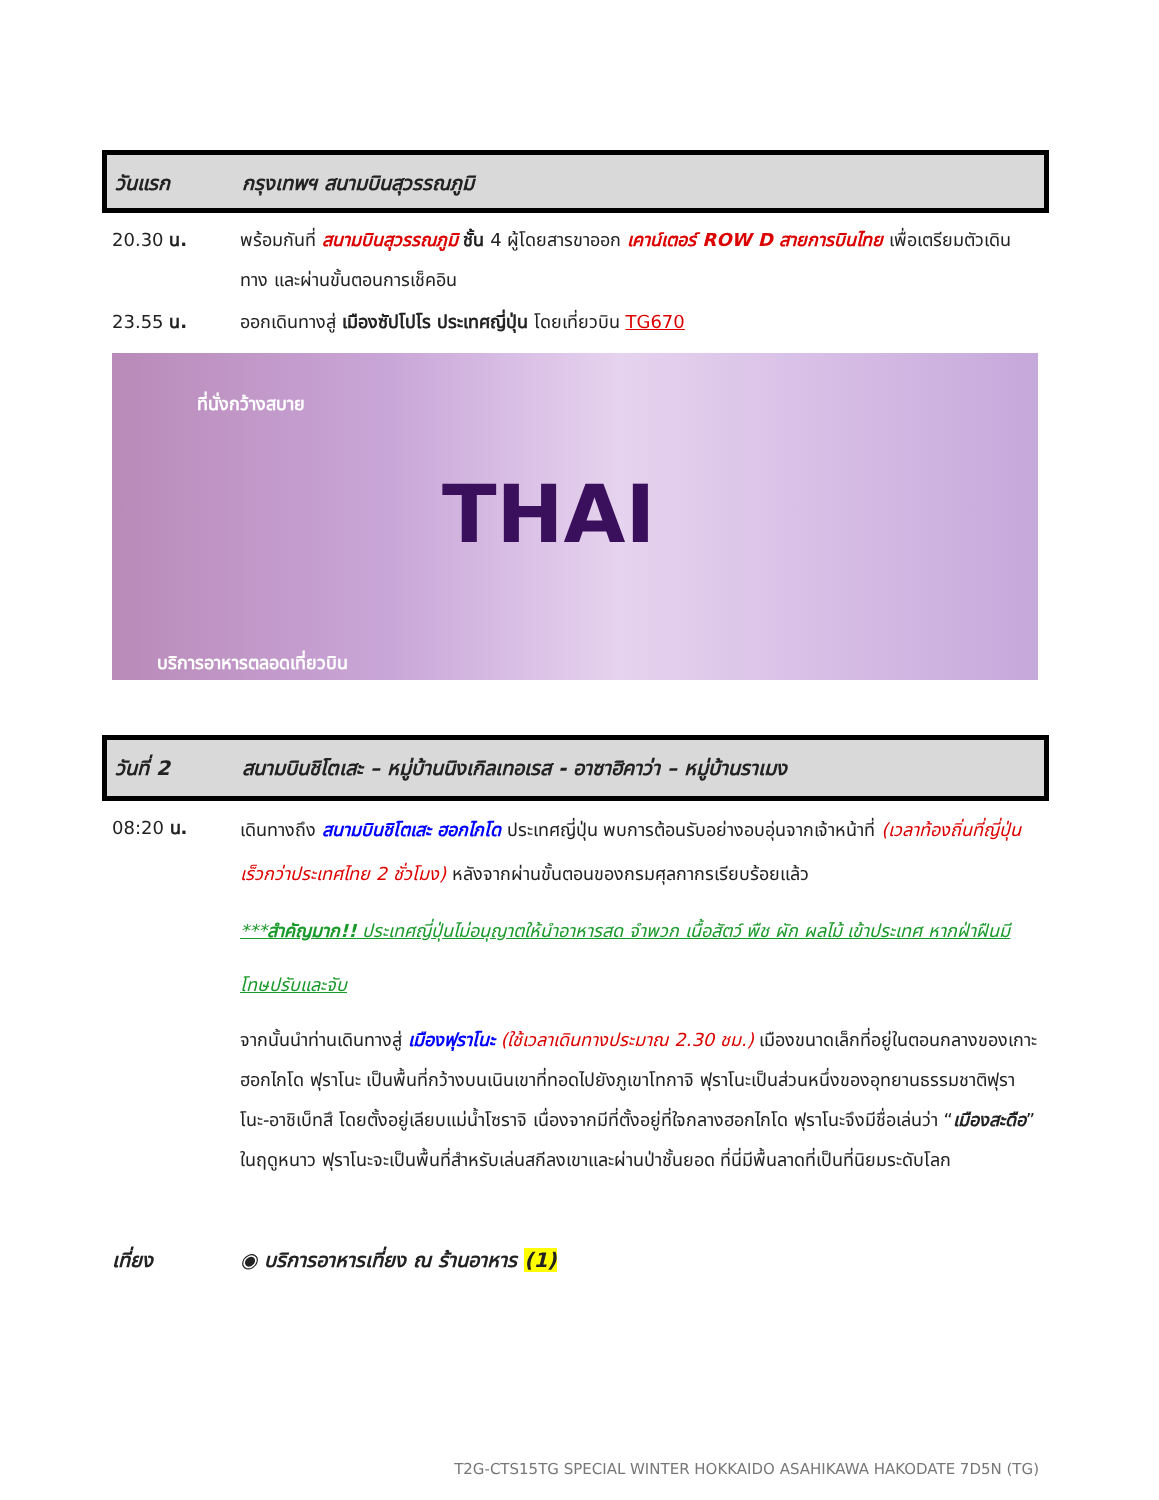วันแรก กรุงเทพฯ สนามบินสุวรรณภูมิ
20.30 น. พร้อมกันที่ สนามบินสุวรรณภูมิ ชั้น 4 ผู้โดยสารขาออก เคาน์เตอร์ ROW D สายการบินไทย เพื่อเตรียมตัวเดินทาง และผ่านขั้นตอนการเช็คอิน
23.55 น. ออกเดินทางสู่ เมืองซัปโปโร ประเทศญี่ปุ่น โดยเที่ยวบิน TG670
THAI
ที่นั่งกว้างสบาย
บริการอาหารตลอดเที่ยวบิน
วันที่ 2 สนามบินชิโตเสะ – หมู่บ้านนิงเกิลเทอเรส - อาซาฮิคาว่า – หมู่บ้านราเมง
08:20 น.
เดินทางถึง สนามบินชิโตเสะ ฮอกไกโด ประเทศญี่ปุ่น พบการต้อนรับอย่างอบอุ่นจากเจ้าหน้าที่ (เวลาท้องถิ่นที่ญี่ปุ่นเร็วกว่าประเทศไทย 2 ชั่วโมง) หลังจากผ่านขั้นตอนของกรมศุลกากรเรียบร้อยแล้ว
***สำคัญมาก!! ประเทศญี่ปุ่นไม่อนุญาตให้นำอาหารสด จำพวก เนื้อสัตว์ พืช ผัก ผลไม้ เข้าประเทศ หากฝ่าฝืนมีโทษปรับและจับ
จากนั้นนำท่านเดินทางสู่ เมืองฟุราโนะ (ใช้เวลาเดินทางประมาณ 2.30 ชม.) เมืองขนาดเล็กที่อยู่ในตอนกลางของเกาะฮอกไกโด ฟุราโนะ เป็นพื้นที่กว้างบนเนินเขาที่ทอดไปยังภูเขาโทกาจิ ฟุราโนะเป็นส่วนหนึ่งของอุทยานธรรมชาติฟุราโนะ-อาชิเบ็ทสึ โดยตั้งอยู่เลียบแม่น้ำโซราจิ เนื่องจากมีที่ตั้งอยู่ที่ใจกลางฮอกไกโด ฟุราโนะจึงมีชื่อเล่นว่า “เมืองสะดือ” ในฤดูหนาว ฟุราโนะจะเป็นพื้นที่สำหรับเล่นสกีลงเขาและผ่านป่าชั้นยอด ที่นี่มีพื้นลาดที่เป็นที่นิยมระดับโลก
เที่ยง ◉ บริการอาหารเที่ยง ณ ร้านอาหาร (1)
T2G-CTS15TG SPECIAL WINTER HOKKAIDO ASAHIKAWA HAKODATE 7D5N (TG)